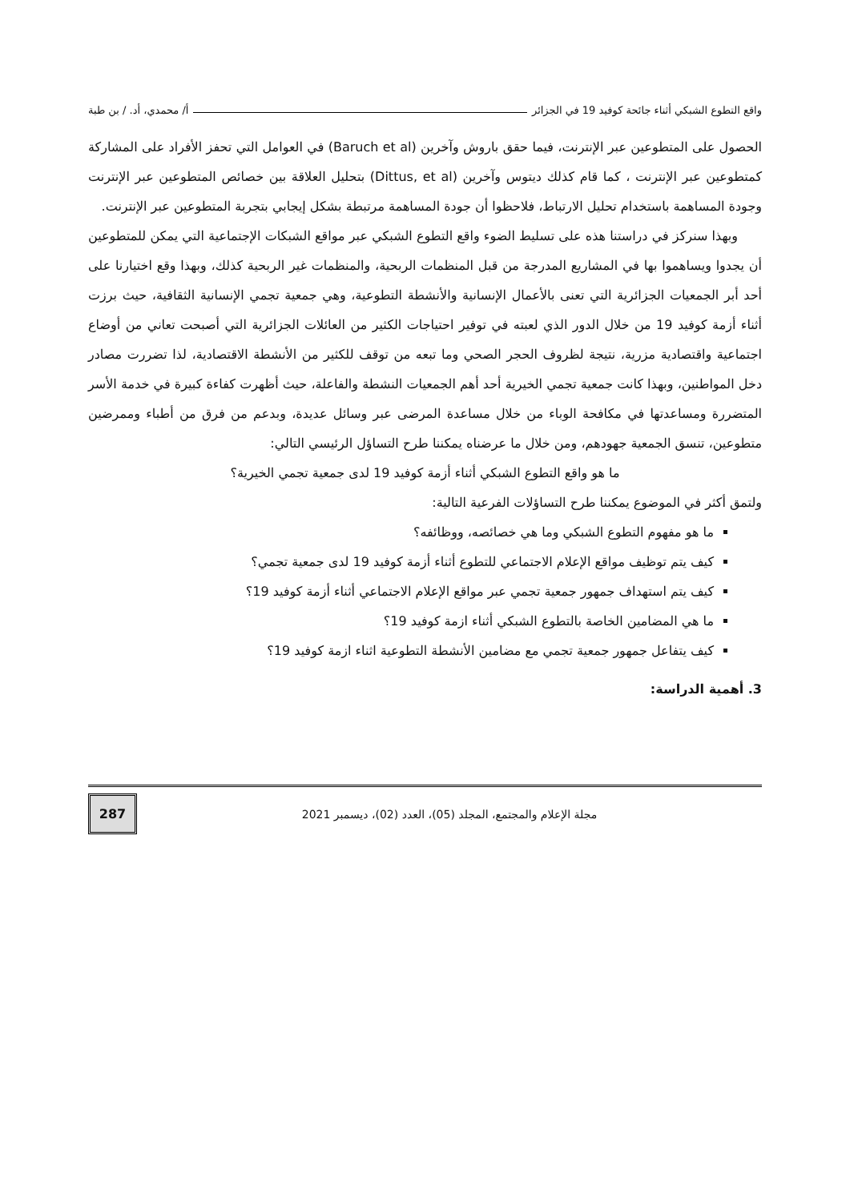واقع التطوع الشبكي أثناء جائحة كوفيد 19 في الجزائر أ/ محمدي، أد. / بن طبة
الحصول على المتطوعين عبر الإنترنت، فيما حقق باروش وآخرين (Baruch et al) في العوامل التي تحفز الأفراد على المشاركة كمتطوعين عبر الإنترنت ، كما قام كذلك ديتوس وآخرين (Dittus, et al) بتحليل العلاقة بين خصائص المتطوعين عبر الإنترنت وجودة المساهمة باستخدام تحليل الارتباط، فلاحظوا أن جودة المساهمة مرتبطة بشكل إيجابي بتجربة المتطوعين عبر الإنترنت.
وبهذا سنركز في دراستنا هذه على تسليط الضوء واقع التطوع الشبكي عبر مواقع الشبكات الإجتماعية التي يمكن للمتطوعين أن يجدوا ويساهموا بها في المشاريع المدرجة من قبل المنظمات الربحية، والمنظمات غير الربحية كذلك، وبهذا وقع اختيارنا على أحد أبر الجمعيات الجزائرية التي تعنى بالأعمال الإنسانية والأنشطة التطوعية، وهي جمعية تجمي الإنسانية الثقافية، حيث برزت أثناء أزمة كوفيد 19 من خلال الدور الذي لعبته في توفير احتياجات الكثير من العائلات الجزائرية التي أصبحت تعاني من أوضاع اجتماعية واقتصادية مزرية، نتيجة لظروف الحجر الصحي وما تبعه من توقف للكثير من الأنشطة الاقتصادية، لذا تضررت مصادر دخل المواطنين، وبهذا كانت جمعية تجمي الخيرية أحد أهم الجمعيات النشطة والفاعلة، حيث أظهرت كفاءة كبيرة في خدمة الأسر المتضررة ومساعدتها في مكافحة الوباء من خلال مساعدة المرضى عبر وسائل عديدة، وبدعم من فرق من أطباء وممرضين متطوعين، تنسق الجمعية جهودهم، ومن خلال ما عرضناه يمكننا طرح التساؤل الرئيسي التالي:
ما هو واقع التطوع الشبكي أثناء أزمة كوفيد 19 لدى جمعية تجمي الخيرية؟
ولتمق أكثر في الموضوع يمكننا طرح التساؤلات الفرعية التالية:
ما هو مفهوم التطوع الشبكي وما هي خصائصه، ووظائفه؟
كيف يتم توظيف مواقع الإعلام الاجتماعي للتطوع أثناء أزمة كوفيد 19 لدى جمعية تجمي؟
كيف يتم استهداف جمهور جمعية تجمي عبر مواقع الإعلام الاجتماعي أثناء أزمة كوفيد 19؟
ما هي المضامين الخاصة بالتطوع الشبكي أثناء ازمة كوفيد 19؟
كيف يتفاعل جمهور جمعية تجمي مع مضامين الأنشطة التطوعية اثناء ازمة كوفيد 19؟
3. أهمية الدراسة:
مجلة الإعلام والمجتمع، المجلد (05)، العدد (02)، ديسمبر 2021
287